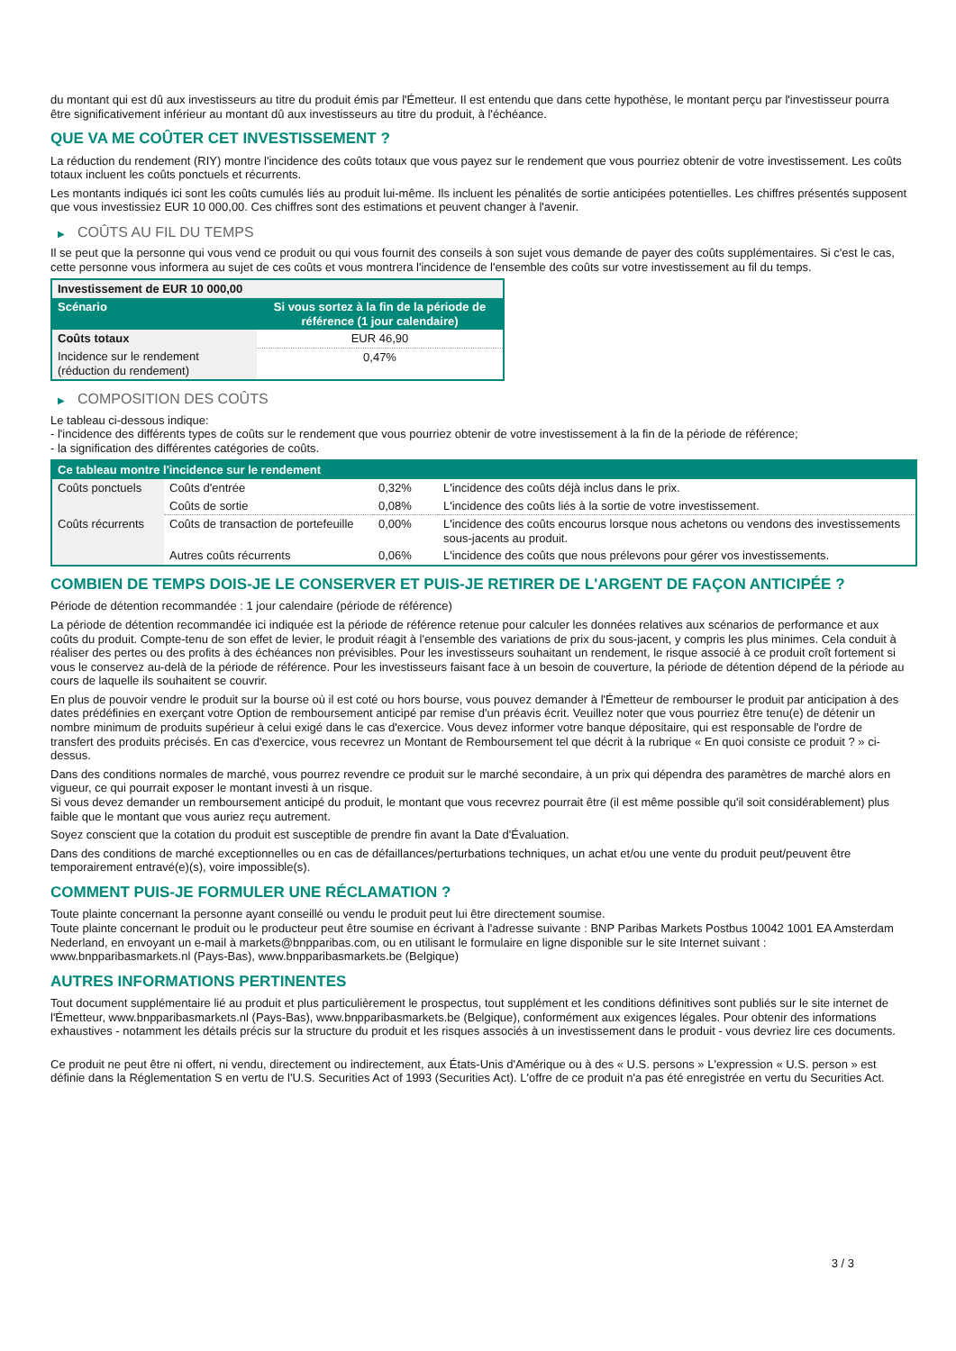du montant qui est dû aux investisseurs au titre du produit émis par l'Émetteur. Il est entendu que dans cette hypothèse, le montant perçu par l'investisseur pourra être significativement inférieur au montant dû aux investisseurs au titre du produit, à l'échéance.
QUE VA ME COÛTER CET INVESTISSEMENT ?
La réduction du rendement (RIY) montre l'incidence des coûts totaux que vous payez sur le rendement que vous pourriez obtenir de votre investissement. Les coûts totaux incluent les coûts ponctuels et récurrents.
Les montants indiqués ici sont les coûts cumulés liés au produit lui-même. Ils incluent les pénalités de sortie anticipées potentielles. Les chiffres présentés supposent que vous investissiez EUR 10 000,00. Ces chiffres sont des estimations et peuvent changer à l'avenir.
▶ COÛTS AU FIL DU TEMPS
Il se peut que la personne qui vous vend ce produit ou qui vous fournit des conseils à son sujet vous demande de payer des coûts supplémentaires. Si c'est le cas, cette personne vous informera au sujet de ces coûts et vous montrera l'incidence de l'ensemble des coûts sur votre investissement au fil du temps.
| Investissement de EUR 10 000,00 | |
| --- | --- |
| Scénario | Si vous sortez à la fin de la période de référence (1 jour calendaire) |
| Coûts totaux | EUR 46,90 |
| Incidence sur le rendement (réduction du rendement) | 0,47% |
▶ COMPOSITION DES COÛTS
Le tableau ci-dessous indique:
- l'incidence des différents types de coûts sur le rendement que vous pourriez obtenir de votre investissement à la fin de la période de référence;
- la signification des différentes catégories de coûts.
| Ce tableau montre l'incidence sur le rendement | | | |
| --- | --- | --- | --- |
| Coûts ponctuels | Coûts d'entrée | 0,32% | L'incidence des coûts déjà inclus dans le prix. |
| | Coûts de sortie | 0,08% | L'incidence des coûts liés à la sortie de votre investissement. |
| Coûts récurrents | Coûts de transaction de portefeuille | 0,00% | L'incidence des coûts encourus lorsque nous achetons ou vendons des investissements sous-jacents au produit. |
| | Autres coûts récurrents | 0,06% | L'incidence des coûts que nous prélevons pour gérer vos investissements. |
COMBIEN DE TEMPS DOIS-JE LE CONSERVER ET PUIS-JE RETIRER DE L'ARGENT DE FAÇON ANTICIPÉE ?
Période de détention recommandée : 1 jour calendaire (période de référence)
La période de détention recommandée ici indiquée est la période de référence retenue pour calculer les données relatives aux scénarios de performance et aux coûts du produit. Compte-tenu de son effet de levier, le produit réagit à l'ensemble des variations de prix du sous-jacent, y compris les plus minimes. Cela conduit à réaliser des pertes ou des profits à des échéances non prévisibles. Pour les investisseurs souhaitant un rendement, le risque associé à ce produit croît fortement si vous le conservez au-delà de la période de référence. Pour les investisseurs faisant face à un besoin de couverture, la période de détention dépend de la période au cours de laquelle ils souhaitent se couvrir.
En plus de pouvoir vendre le produit sur la bourse où il est coté ou hors bourse, vous pouvez demander à l'Émetteur de rembourser le produit par anticipation à des dates prédéfinies en exerçant votre Option de remboursement anticipé par remise d'un préavis écrit. Veuillez noter que vous pourriez être tenu(e) de détenir un nombre minimum de produits supérieur à celui exigé dans le cas d'exercice. Vous devez informer votre banque dépositaire, qui est responsable de l'ordre de transfert des produits précisés. En cas d'exercice, vous recevrez un Montant de Remboursement tel que décrit à la rubrique « En quoi consiste ce produit ? » ci-dessus.
Dans des conditions normales de marché, vous pourrez revendre ce produit sur le marché secondaire, à un prix qui dépendra des paramètres de marché alors en vigueur, ce qui pourrait exposer le montant investi à un risque.
Si vous devez demander un remboursement anticipé du produit, le montant que vous recevrez pourrait être (il est même possible qu'il soit considérablement) plus faible que le montant que vous auriez reçu autrement.
Soyez conscient que la cotation du produit est susceptible de prendre fin avant la Date d'Évaluation.
Dans des conditions de marché exceptionnelles ou en cas de défaillances/perturbations techniques, un achat et/ou une vente du produit peut/peuvent être temporairement entravé(e)(s), voire impossible(s).
COMMENT PUIS-JE FORMULER UNE RÉCLAMATION ?
Toute plainte concernant la personne ayant conseillé ou vendu le produit peut lui être directement soumise.
Toute plainte concernant le produit ou le producteur peut être soumise en écrivant à l'adresse suivante : BNP Paribas Markets Postbus 10042 1001 EA Amsterdam Nederland, en envoyant un e-mail à markets@bnpparibas.com, ou en utilisant le formulaire en ligne disponible sur le site Internet suivant : www.bnpparibasmarkets.nl (Pays-Bas), www.bnpparibasmarkets.be (Belgique)
AUTRES INFORMATIONS PERTINENTES
Tout document supplémentaire lié au produit et plus particulièrement le prospectus, tout supplément et les conditions définitives sont publiés sur le site internet de l'Émetteur, www.bnpparibasmarkets.nl (Pays-Bas), www.bnpparibasmarkets.be (Belgique), conformément aux exigences légales. Pour obtenir des informations exhaustives - notamment les détails précis sur la structure du produit et les risques associés à un investissement dans le produit - vous devriez lire ces documents.
Ce produit ne peut être ni offert, ni vendu, directement ou indirectement, aux États-Unis d'Amérique ou à des « U.S. persons » L'expression « U.S. person » est définie dans la Réglementation S en vertu de l'U.S. Securities Act of 1993 (Securities Act). L'offre de ce produit n'a pas été enregistrée en vertu du Securities Act.
3 / 3